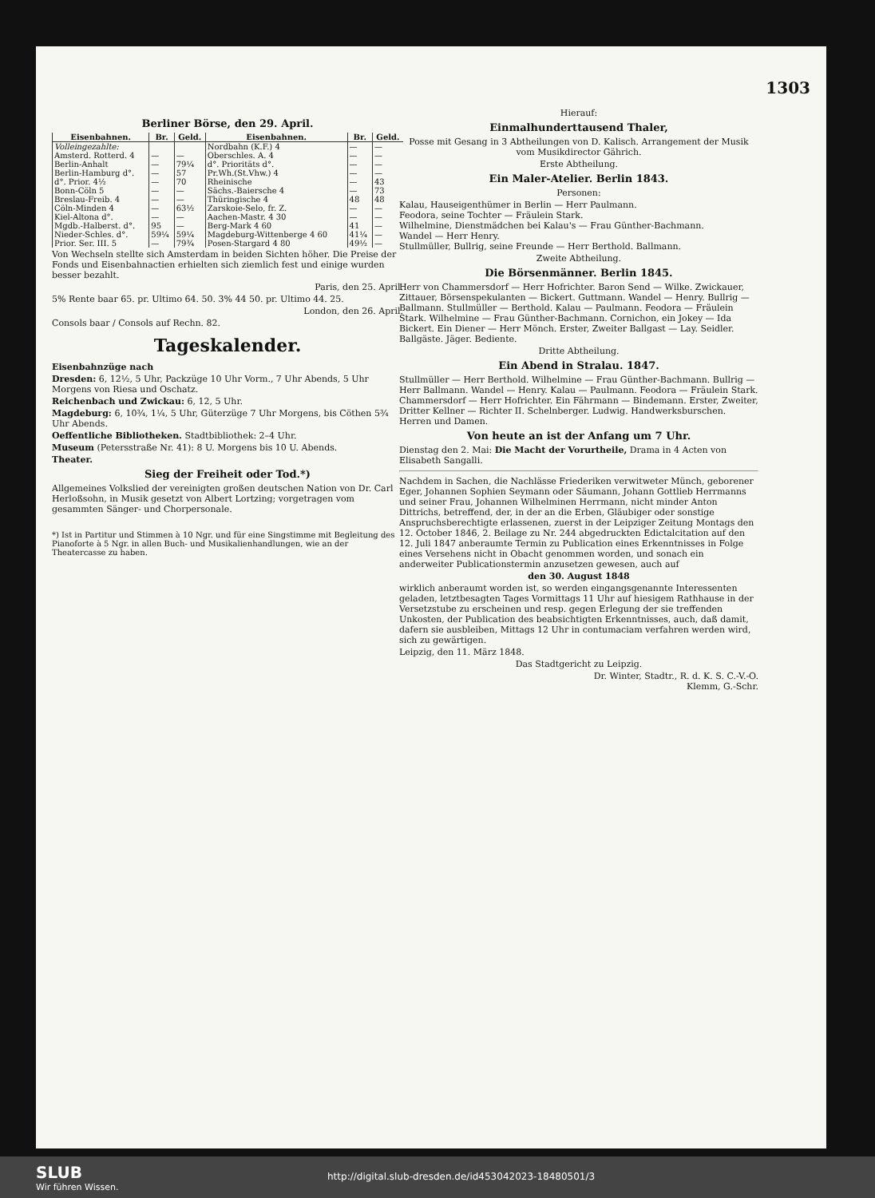1303
Berliner Börse, den 29. April.
| Eisenbahnen. | Br. | Geld. | Eisenbahnen. | Br. | Geld. |
| --- | --- | --- | --- | --- | --- |
| Volleingezahlte: | | | Nordbahn (K.F.) 4 | — | — |
| Amsterd. Rotterd. 4 | — | — | Oberschles. A. 4 | — | — |
| Berlin-Anhalt | — | 79¼ | d°. Prioritäts d°. | — | — |
| Berlin-Hamburg d°. | — | 57 | Pr.Wh.(St.Vhw.) 4 | — | — |
| d°. Prior. 4½ | — | 70 | Rheinische | — | 43 |
| Bonn-Cöln 5 | — | — | Sächs.-Baiersche 4 | — | 73 |
| Breslau-Freib. 4 | — | — | Thüringische 4 | 48 | 48 |
| Cöln-Minden 4 | — | 63½ | Zarskoie-Selo, fr. Z. | — | — |
| Kiel-Altona d°. | — | — | Aachen-Mastr. 4 30 | — | — |
| Mgdb.-Halberst. d°. | 95 | — | Berg-Mark 4 60 | 41 | — |
| Nieder-Schles. d°. | 59¼ | 59¼ | Magdeburg-Wittenberge 4 60 | 41¼ | — |
| Prior. Ser. III. 5 | — | 79¾ | Posen-Stargard 4 80 | 49½ | — |
Von Wechseln stellte sich Amsterdam in beiden Sichten höher. Die Preise der Fonds und Eisenbahnactien erhielten sich ziemlich fest und einige wurden besser bezahlt.
Paris, den 25. April.
5% Rente baar 65. pr. Ultimo 64. 50. 3% 44 50. pr. Ultimo 44. 25.
London, den 26. April.
Consols baar / Consols auf Rechn. 82.
Tageskalender.
Eisenbahnzüge nach
Dresden: 6, 12½, 5 Uhr, Packzüge 10 Uhr Vorm., 7 Uhr Abends, 5 Uhr Morgens von Riesa und Oschatz.
Reichenbach und Zwickau: 6, 12, 5 Uhr.
Magdeburg: 6, 10¾, 1¼, 5 Uhr, Güterzüge 7 Uhr Morgens, bis Cöthen 5¾ Uhr Abends.
Oeffentliche Bibliotheken. Stadtbibliothek: 2–4 Uhr.
Museum (Petersstraße Nr. 41): 8 U. Morgens bis 10 U. Abends.
Theater.
Sieg der Freiheit oder Tod.*)
Allgemeines Volkslied der vereinigten großen deutschen Nation von Dr. Carl Herloßsohn, in Musik gesetzt von Albert Lortzing; vorgetragen vom gesammten Sänger- und Chorpersonale.
*) Ist in Partitur und Stimmen à 10 Ngr. und für eine Singstimme mit Begleitung des Pianoforte à 5 Ngr. in allen Buch- und Musikalienhandlungen, wie an der Theatercasse zu haben.
Hierauf:
Einmalhunderttausend Thaler,
Posse mit Gesang in 3 Abtheilungen von D. Kalisch. Arrangement der Musik vom Musikdirector Gährich.
Erste Abtheilung.
Ein Maler-Atelier. Berlin 1843.
Personen:
Kalau, Hauseigenthümer in Berlin — Herr Paulmann.
Feodora, seine Tochter — Fräulein Stark.
Wilhelmine, Dienstmädchen bei Kalau's — Frau Günther-Bachmann.
Wandel — Herr Henry.
Stullmüller, Bullrig, seine Freunde — Herr Berthold. Ballmann.
Zweite Abtheilung.
Die Börsenmänner. Berlin 1845.
Herr von Chammersdorf — Herr Hofrichter. Baron Send — Wilke. Zwickauer, Zittauer, Börsenspekulanten — Bickert. Guttmann. Wandel — Henry. Bullrig — Ballmann. Stullmüller — Berthold. Kalau — Paulmann. Feodora — Fräulein Stark. Wilhelmine — Frau Günther-Bachmann. Cornichon, ein Jokey — Ida Bickert. Ein Diener — Herr Mönch. Erster, Zweiter Ballgast — Lay. Seidler. Ballgäste. Jäger. Bediente.
Dritte Abtheilung.
Ein Abend in Stralau. 1847.
Stullmüller — Herr Berthold. Wilhelmine — Frau Günther-Bachmann. Bullrig — Herr Ballmann. Wandel — Henry. Kalau — Paulmann. Feodora — Fräulein Stark. Chammersdorf — Herr Hofrichter. Ein Fährmann — Bindemann. Erster, Zweiter, Dritter Kellner — Richter II. Schelnberger. Ludwig. Handwerksburschen. Herren und Damen.
Von heute an ist der Anfang um 7 Uhr.
Dienstag den 2. Mai: Die Macht der Vorurtheile, Drama in 4 Acten von Elisabeth Sangalli.
Nachdem in Sachen, die Nachlässe Friederiken verwitweter Münch, geborener Eger, Johannen Sophien Seymann oder Säumann, Johann Gottlieb Herrmanns und seiner Frau, Johannen Wilhelminen Herrmann, nicht minder Anton Dittrichs, betreffend, der, in der an die Erben, Gläubiger oder sonstige Anspruchsberechtigte erlassenen, zuerst in der Leipziger Zeitung Montags den 12. October 1846, 2. Beilage zu Nr. 244 abgedruckten Edictalcitation auf den 12. Juli 1847 anberaumte Termin zu Publication eines Erkenntnisses in Folge eines Versehens nicht in Obacht genommen worden, und sonach ein anderweiter Publicationstermin anzusetzen gewesen, auch auf
den 30. August 1848
wirklich anberaumt worden ist, so werden eingangsgenannte Interessenten geladen, letztbesagten Tages Vormittags 11 Uhr auf hiesigem Rathhause in der Versetzstube zu erscheinen und resp. gegen Erlegung der sie treffenden Unkosten, der Publication des beabsichtigten Erkenntnisses, auch, daß damit, dafern sie ausbleiben, Mittags 12 Uhr in contumaciam verfahren werden wird, sich zu gewärtigen.
Leipzig, den 11. März 1848.
Das Stadtgericht zu Leipzig.
Dr. Winter, Stadtr., R. d. K. S. C.-V.-O.
Klemm, G.-Schr.
SLUB
Wir führen Wissen.
http://digital.slub-dresden.de/id453042023-18480501/3